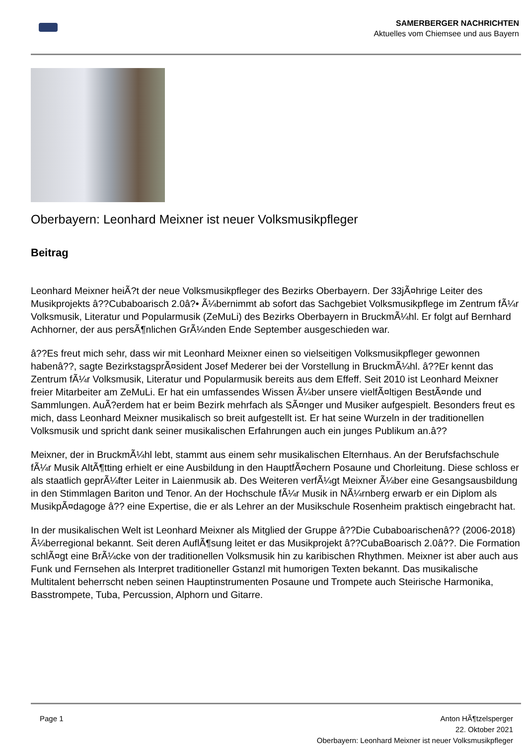SAMERBERGER NACHRICHTEN
Aktuelles vom Chiemsee und aus Bayern
Oberbayern: Leonhard Meixner ist neuer Volksmusikpfleger
Beitrag
Leonhard Meixner heiÃ?t der neue Volksmusikpfleger des Bezirks Oberbayern. Der 33jÃ¤hrige Leiter des Musikprojekts â??Cubaboarisch 2.0â?• Ã¼bernimmt ab sofort das Sachgebiet Volksmusikpflege im Zentrum fÃ¼r Volksmusik, Literatur und Popularmusik (ZeMuLi) des Bezirks Oberbayern in BruckmÃ¼hl. Er folgt auf Bernhard Achhorner, der aus persÃ¶nlichen GrÃ¼nden Ende September ausgeschieden war.
â??Es freut mich sehr, dass wir mit Leonhard Meixner einen so vielseitigen Volksmusikpfleger gewonnen habenâ??, sagte BezirkstagsprÃ¤sident Josef Mederer bei der Vorstellung in BruckmÃ¼hl. â??Er kennt das Zentrum fÃ¼r Volksmusik, Literatur und Popularmusik bereits aus dem Effeff. Seit 2010 ist Leonhard Meixner freier Mitarbeiter am ZeMuLi. Er hat ein umfassendes Wissen Ã¼ber unsere vielfÃ¤ltigen BestÃ¤nde und Sammlungen. AuÃ?erdem hat er beim Bezirk mehrfach als SÃ¤nger und Musiker aufgespielt. Besonders freut es mich, dass Leonhard Meixner musikalisch so breit aufgestellt ist. Er hat seine Wurzeln in der traditionellen Volksmusik und spricht dank seiner musikalischen Erfahrungen auch ein junges Publikum an.â??
Meixner, der in BruckmÃ¼hl lebt, stammt aus einem sehr musikalischen Elternhaus. An der Berufsfachschule fÃ¼r Musik AltÃ¶tting erhielt er eine Ausbildung in den HauptfÃ¤chern Posaune und Chorleitung. Diese schloss er als staatlich geprÃ¼fter Leiter in Laienmusik ab. Des Weiteren verfÃ¼gt Meixner Ã¼ber eine Gesangsausbildung in den Stimmlagen Bariton und Tenor. An der Hochschule fÃ¼r Musik in NÃ¼rnberg erwarb er ein Diplom als MusikpÃ¤dagoge â?? eine Expertise, die er als Lehrer an der Musikschule Rosenheim praktisch eingebracht hat.
In der musikalischen Welt ist Leonhard Meixner als Mitglied der Gruppe â??Die Cubaboarischenâ?? (2006-2018) Ã¼berregional bekannt. Seit deren AuflÃ¶sung leitet er das Musikprojekt â??CubaBoarisch 2.0â??. Die Formation schlÃ¤gt eine BrÃ¼cke von der traditionellen Volksmusik hin zu karibischen Rhythmen. Meixner ist aber auch aus Funk und Fernsehen als Interpret traditioneller Gstanzl mit humorigen Texten bekannt. Das musikalische Multitalent beherrscht neben seinen Hauptinstrumenten Posaune und Trompete auch Steirische Harmonika, Basstrompete, Tuba, Percussion, Alphorn und Gitarre.
Page 1 Anton HÃ¶tzelsperger
22. Oktober 2021
Oberbayern: Leonhard Meixner ist neuer Volksmusikpfleger